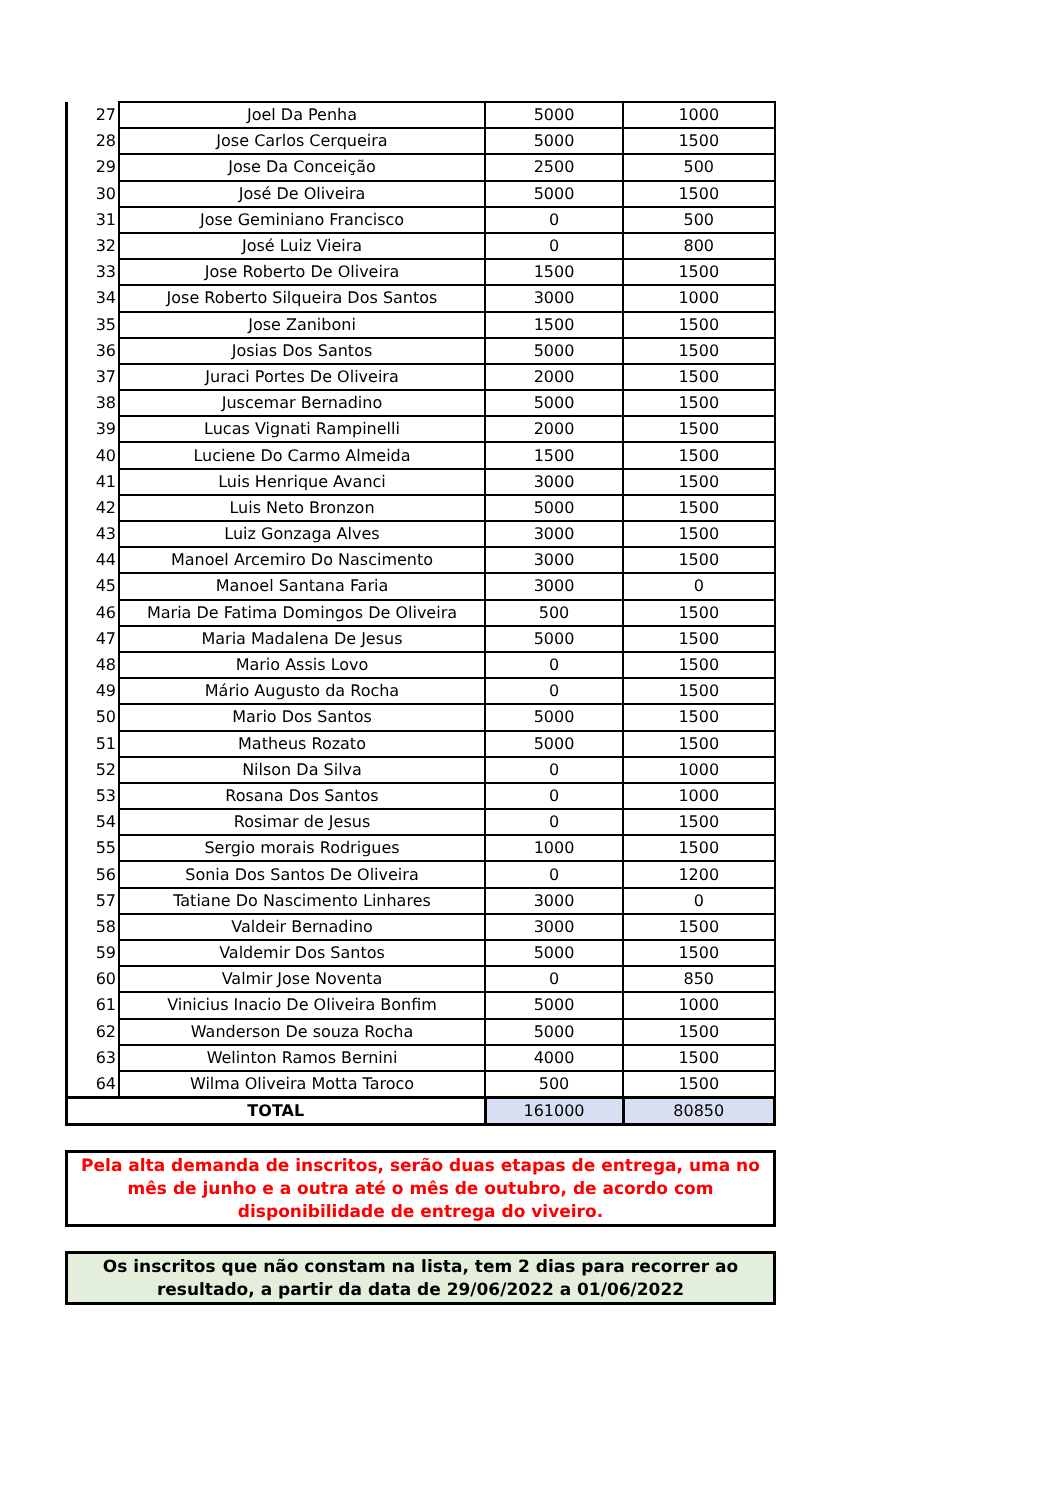| 27 | Joel Da Penha | 5000 | 1000 |
| 28 | Jose Carlos Cerqueira | 5000 | 1500 |
| 29 | Jose Da Conceição | 2500 | 500 |
| 30 | José De Oliveira | 5000 | 1500 |
| 31 | Jose Geminiano Francisco | 0 | 500 |
| 32 | José Luiz Vieira | 0 | 800 |
| 33 | Jose Roberto De Oliveira | 1500 | 1500 |
| 34 | Jose Roberto Silqueira Dos Santos | 3000 | 1000 |
| 35 | Jose Zaniboni | 1500 | 1500 |
| 36 | Josias Dos Santos | 5000 | 1500 |
| 37 | Juraci Portes De Oliveira | 2000 | 1500 |
| 38 | Juscemar Bernadino | 5000 | 1500 |
| 39 | Lucas Vignati Rampinelli | 2000 | 1500 |
| 40 | Luciene Do Carmo Almeida | 1500 | 1500 |
| 41 | Luis Henrique Avanci | 3000 | 1500 |
| 42 | Luis Neto Bronzon | 5000 | 1500 |
| 43 | Luiz Gonzaga Alves | 3000 | 1500 |
| 44 | Manoel Arcemiro Do Nascimento | 3000 | 1500 |
| 45 | Manoel Santana Faria | 3000 | 0 |
| 46 | Maria De Fatima Domingos De Oliveira | 500 | 1500 |
| 47 | Maria Madalena De Jesus | 5000 | 1500 |
| 48 | Mario Assis Lovo | 0 | 1500 |
| 49 | Mário Augusto da Rocha | 0 | 1500 |
| 50 | Mario Dos Santos | 5000 | 1500 |
| 51 | Matheus Rozato | 5000 | 1500 |
| 52 | Nilson Da Silva | 0 | 1000 |
| 53 | Rosana Dos Santos | 0 | 1000 |
| 54 | Rosimar de Jesus | 0 | 1500 |
| 55 | Sergio morais Rodrigues | 1000 | 1500 |
| 56 | Sonia Dos Santos De Oliveira | 0 | 1200 |
| 57 | Tatiane Do Nascimento Linhares | 3000 | 0 |
| 58 | Valdeir Bernadino | 3000 | 1500 |
| 59 | Valdemir Dos Santos | 5000 | 1500 |
| 60 | Valmir Jose Noventa | 0 | 850 |
| 61 | Vinicius Inacio De Oliveira Bonfim | 5000 | 1000 |
| 62 | Wanderson De souza Rocha | 5000 | 1500 |
| 63 | Welinton Ramos Bernini | 4000 | 1500 |
| 64 | Wilma Oliveira Motta Taroco | 500 | 1500 |
| TOTAL | | 161000 | 80850 |
Pela alta demanda de inscritos, serão duas etapas de entrega, uma no mês de junho e a outra até o mês de outubro, de acordo com disponibilidade de entrega do viveiro.
Os inscritos que não constam na lista, tem 2 dias para recorrer ao resultado, a partir da data de 29/06/2022 a 01/06/2022